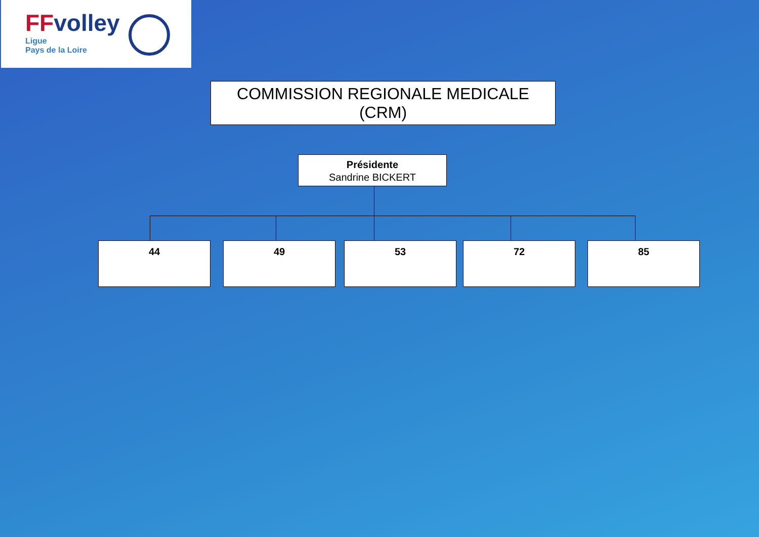FFvolley
Ligue
Pays de la Loire
COMMISSION REGIONALE MEDICALE
(CRM)
Présidente
Sandrine BICKERT
44 49 53 72 85